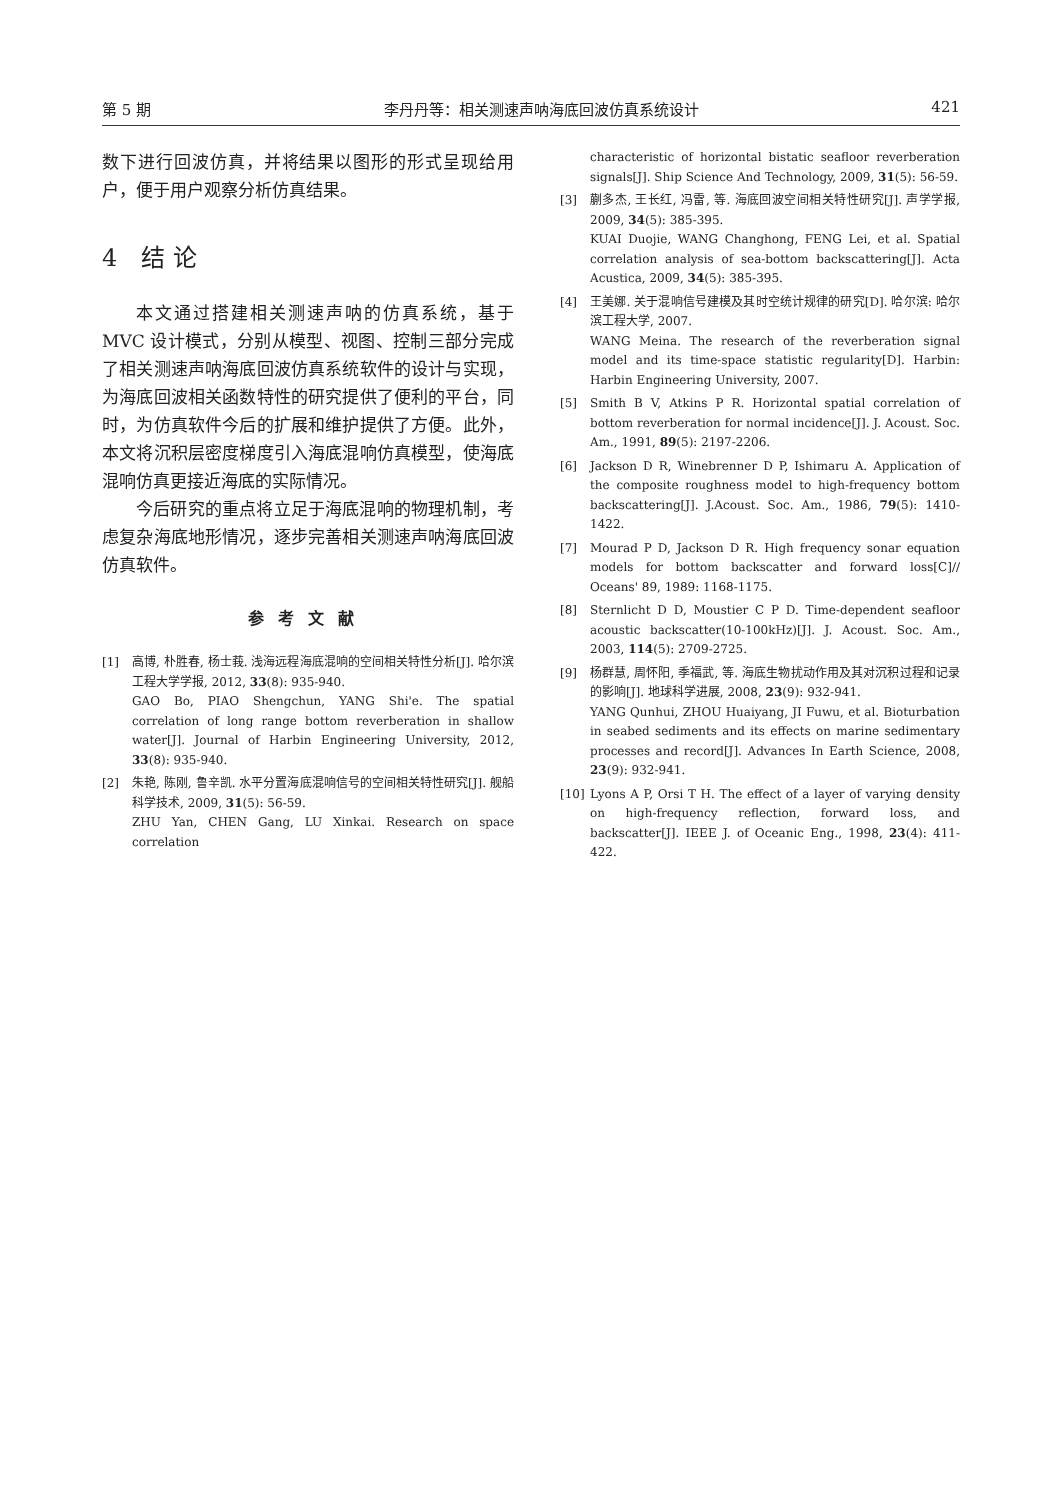第 5 期 李丹丹等：相关测速声呐海底回波仿真系统设计 421
数下进行回波仿真，并将结果以图形的形式呈现给用户，便于用户观察分析仿真结果。
4　结 论
本文通过搭建相关测速声呐的仿真系统，基于MVC 设计模式，分别从模型、视图、控制三部分完成了相关测速声呐海底回波仿真系统软件的设计与实现，为海底回波相关函数特性的研究提供了便利的平台，同时，为仿真软件今后的扩展和维护提供了方便。此外，本文将沉积层密度梯度引入海底混响仿真模型，使海底混响仿真更接近海底的实际情况。
今后研究的重点将立足于海底混响的物理机制，考虑复杂海底地形情况，逐步完善相关测速声呐海底回波仿真软件。
参考文献
[1] 高博, 朴胜春, 杨士莪. 浅海远程海底混响的空间相关特性分析[J]. 哈尔滨工程大学学报, 2012, 33(8): 935-940.
GAO Bo, PIAO Shengchun, YANG Shi'e. The spatial correlation of long range bottom reverberation in shallow water[J]. Journal of Harbin Engineering University, 2012, 33(8): 935-940.
[2] 朱艳, 陈刚, 鲁辛凯. 水平分置海底混响信号的空间相关特性研究[J]. 舰船科学技术, 2009, 31(5): 56-59.
ZHU Yan, CHEN Gang, LU Xinkai. Research on space correlation
characteristic of horizontal bistatic seafloor reverberation signals[J]. Ship Science And Technology, 2009, 31(5): 56-59.
[3] 蒯多杰, 王长红, 冯雷, 等. 海底回波空间相关特性研究[J]. 声学学报, 2009, 34(5): 385-395.
KUAI Duojie, WANG Changhong, FENG Lei, et al. Spatial correlation analysis of sea-bottom backscattering[J]. Acta Acustica, 2009, 34(5): 385-395.
[4] 王美娜. 关于混响信号建模及其时空统计规律的研究[D]. 哈尔滨: 哈尔滨工程大学, 2007.
WANG Meina. The research of the reverberation signal model and its time-space statistic regularity[D]. Harbin: Harbin Engineering University, 2007.
[5] Smith B V, Atkins P R. Horizontal spatial correlation of bottom reverberation for normal incidence[J]. J. Acoust. Soc. Am., 1991, 89(5): 2197-2206.
[6] Jackson D R, Winebrenner D P, Ishimaru A. Application of the composite roughness model to high‐frequency bottom backscattering[J]. J.Acoust. Soc. Am., 1986, 79(5): 1410-1422.
[7] Mourad P D, Jackson D R. High frequency sonar equation models for bottom backscatter and forward loss[C]// Oceans' 89, 1989: 1168-1175.
[8] Sternlicht D D, Moustier C P D. Time-dependent seafloor acoustic backscatter(10-100kHz)[J]. J. Acoust. Soc. Am., 2003, 114(5): 2709-2725.
[9] 杨群慧, 周怀阳, 季福武, 等. 海底生物扰动作用及其对沉积过程和记录的影响[J]. 地球科学进展, 2008, 23(9): 932-941.
YANG Qunhui, ZHOU Huaiyang, JI Fuwu, et al. Bioturbation in seabed sediments and its effects on marine sedimentary processes and record[J]. Advances In Earth Science, 2008, 23(9): 932-941.
[10] Lyons A P, Orsi T H. The effect of a layer of varying density on high-frequency reflection, forward loss, and backscatter[J]. IEEE J. of Oceanic Eng., 1998, 23(4): 411-422.